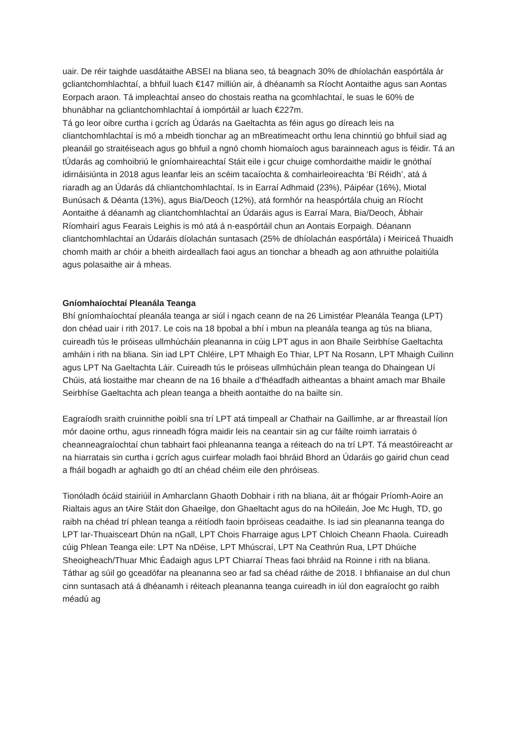uair. De réir taighde uasdátaithe ABSEI na bliana seo, tá beagnach 30% de dhíolachán easpórtála ár gcliantchomhlachtaí, a bhfuil luach €147 milliún air, á dhéanamh sa Ríocht Aontaithe agus san Aontas Eorpach araon. Tá impleachtaí anseo do chostais reatha na gcomhlachtaí, le suas le 60% de bhunábhar na gcliantchomhlachtaí á iompórtáil ar luach €227m.
Tá go leor oibre curtha i gcrích ag Údarás na Gaeltachta as féin agus go díreach leis na cliantchomhlachtaí is mó a mbeidh tionchar ag an mBreatimeacht orthu lena chinntiú go bhfuil siad ag pleanáil go straitéiseach agus go bhfuil a ngnó chomh hiomaíoch agus barainneach agus is féidir. Tá an tÚdarás ag comhoibriú le gníomhaireachtaí Stáit eile i gcur chuige comhordaithe maidir le gnóthaí idirnáisiúnta in 2018 agus leanfar leis an scéim tacaíochta & comhairleoireachta ‘Bí Réidh’, atá á riaradh ag an Údarás dá chliantchomhlachtaí. Is in Earraí Adhmaid (23%), Páipéar (16%), Miotal Bunúsach & Déanta (13%), agus Bia/Deoch (12%), atá formhór na heaspórtála chuig an Ríocht Aontaithe á déanamh ag cliantchomhlachtaí an Údaráis agus is Earraí Mara, Bia/Deoch, Ábhair Ríomhairí agus Fearais Leighis is mó atá á n-easpórtáil chun an Aontais Eorpaigh. Déanann cliantchomhlachtaí an Údaráis díolachán suntasach (25% de dhíolachán easpórtála) i Meiriceá Thuaidh chomh maith ar chóir a bheith airdeallach faoi agus an tionchar a bheadh ag aon athruithe polaitiúla agus polasaithe air á mheas.
Gníomhaíochtaí Pleanála Teanga
Bhí gníomhaíochtaí pleanála teanga ar siúl i ngach ceann de na 26 Limistéar Pleanála Teanga (LPT) don chéad uair i rith 2017. Le cois na 18 bpobal a bhí i mbun na pleanála teanga ag tús na bliana, cuireadh tús le próiseas ullmhúcháin pleananna in cúig LPT agus in aon Bhaile Seirbhíse Gaeltachta amháin i rith na bliana. Sin iad LPT Chléire, LPT Mhaigh Eo Thiar, LPT Na Rosann, LPT Mhaigh Cuilinn agus LPT Na Gaeltachta Láir. Cuireadh tús le próiseas ullmhúcháin plean teanga do Dhaingean Uí Chúis, atá liostaithe mar cheann de na 16 bhaile a d’fhéadfadh aitheantas a bhaint amach mar Bhaile Seirbhíse Gaeltachta ach plean teanga a bheith aontaithe do na bailte sin.
Eagraíodh sraith cruinnithe poiblí sna trí LPT atá timpeall ar Chathair na Gaillimhe, ar ar fhreastail líon mór daoine orthu, agus rinneadh fógra maidir leis na ceantair sin ag cur fáilte roimh iarratais ó cheanneagraíochtaí chun tabhairt faoi phleananna teanga a réiteach do na trí LPT. Tá meastóireacht ar na hiarratais sin curtha i gcrích agus cuirfear moladh faoi bhráid Bhord an Údaráis go gairid chun cead a fháil bogadh ar aghaidh go dtí an chéad chéim eile den phróiseas.
Tionóladh ócáid stairiúil in Amharclann Ghaoth Dobhair i rith na bliana, áit ar fhógair Príomh-Aoire an Rialtais agus an tAire Stáit don Ghaeilge, don Ghaeltacht agus do na hOileáin, Joe Mc Hugh, TD, go raibh na chéad trí phlean teanga a réitíodh faoin bpróiseas ceadaithe. Is iad sin pleananna teanga do LPT Iar-Thuaisceart Dhún na nGall, LPT Chois Fharraige agus LPT Chloich Cheann Fhaola. Cuireadh cúig Phlean Teanga eile: LPT Na nDéise, LPT Mhúscraí, LPT Na Ceathrún Rua, LPT Dhúiche Sheoigheach/Thuar Mhic Éadaigh agus LPT Chiarraí Theas faoi bhráid na Roinne i rith na bliana. Táthar ag súil go gceadófar na pleananna seo ar fad sa chéad ráithe de 2018. I bhfianaise an dul chun cinn suntasach atá á dhéanamh i réiteach pleananna teanga cuireadh in iúl don eagraíocht go raibh méadú ag